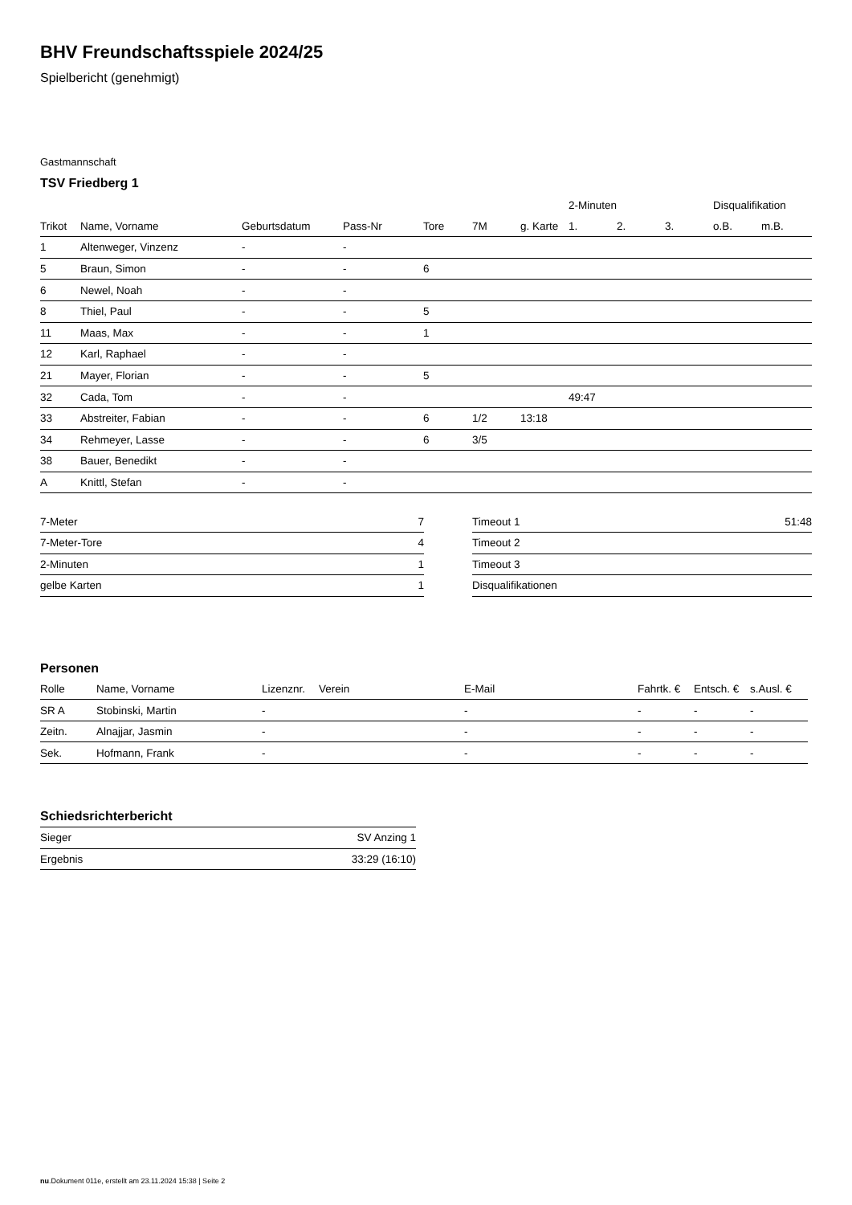BHV Freundschaftsspiele 2024/25
Spielbericht (genehmigt)
Gastmannschaft
TSV Friedberg 1
| | | | | | | | 2-Minuten | | | Disqualifikation | |
| --- | --- | --- | --- | --- | --- | --- | --- | --- | --- | --- | --- |
| Trikot | Name, Vorname | Geburtsdatum | Pass-Nr | Tore | 7M | g. Karte | 1. | 2. | 3. | o.B. | m.B. |
| 1 | Altenweger, Vinzenz | - | - | | | | | | | | |
| 5 | Braun, Simon | - | - | 6 | | | | | | | |
| 6 | Newel, Noah | - | - | | | | | | | | |
| 8 | Thiel, Paul | - | - | 5 | | | | | | | |
| 11 | Maas, Max | - | - | 1 | | | | | | | |
| 12 | Karl, Raphael | - | - | | | | | | | | |
| 21 | Mayer, Florian | - | - | 5 | | | | | | | |
| 32 | Cada, Tom | - | - | | | | 49:47 | | | | |
| 33 | Abstreiter, Fabian | - | - | 6 | 1/2 | 13:18 | | | | | |
| 34 | Rehmeyer, Lasse | - | - | 6 | 3/5 | | | | | | |
| 38 | Bauer, Benedikt | - | - | | | | | | | | |
| A | Knittl, Stefan | - | - | | | | | | | | |
| 7-Meter | 7 |
| 7-Meter-Tore | 4 |
| 2-Minuten | 1 |
| gelbe Karten | 1 |
| Timeout 1 | 51:48 |
| Timeout 2 | |
| Timeout 3 | |
| Disqualifikationen | |
Personen
| Rolle | Name, Vorname | Lizenznr. | Verein | E-Mail | Fahrtk. € | Entsch. € | s.Ausl. € |
| --- | --- | --- | --- | --- | --- | --- | --- |
| SR A | Stobinski, Martin | - | | - | - | - | - |
| Zeitn. | Alnajjar, Jasmin | - | | - | - | - | - |
| Sek. | Hofmann, Frank | - | | - | - | - | - |
Schiedsrichterbericht
| Sieger | SV Anzing 1 |
| Ergebnis | 33:29 (16:10) |
nu.Dokument 011e, erstellt am 23.11.2024 15:38 | Seite 2